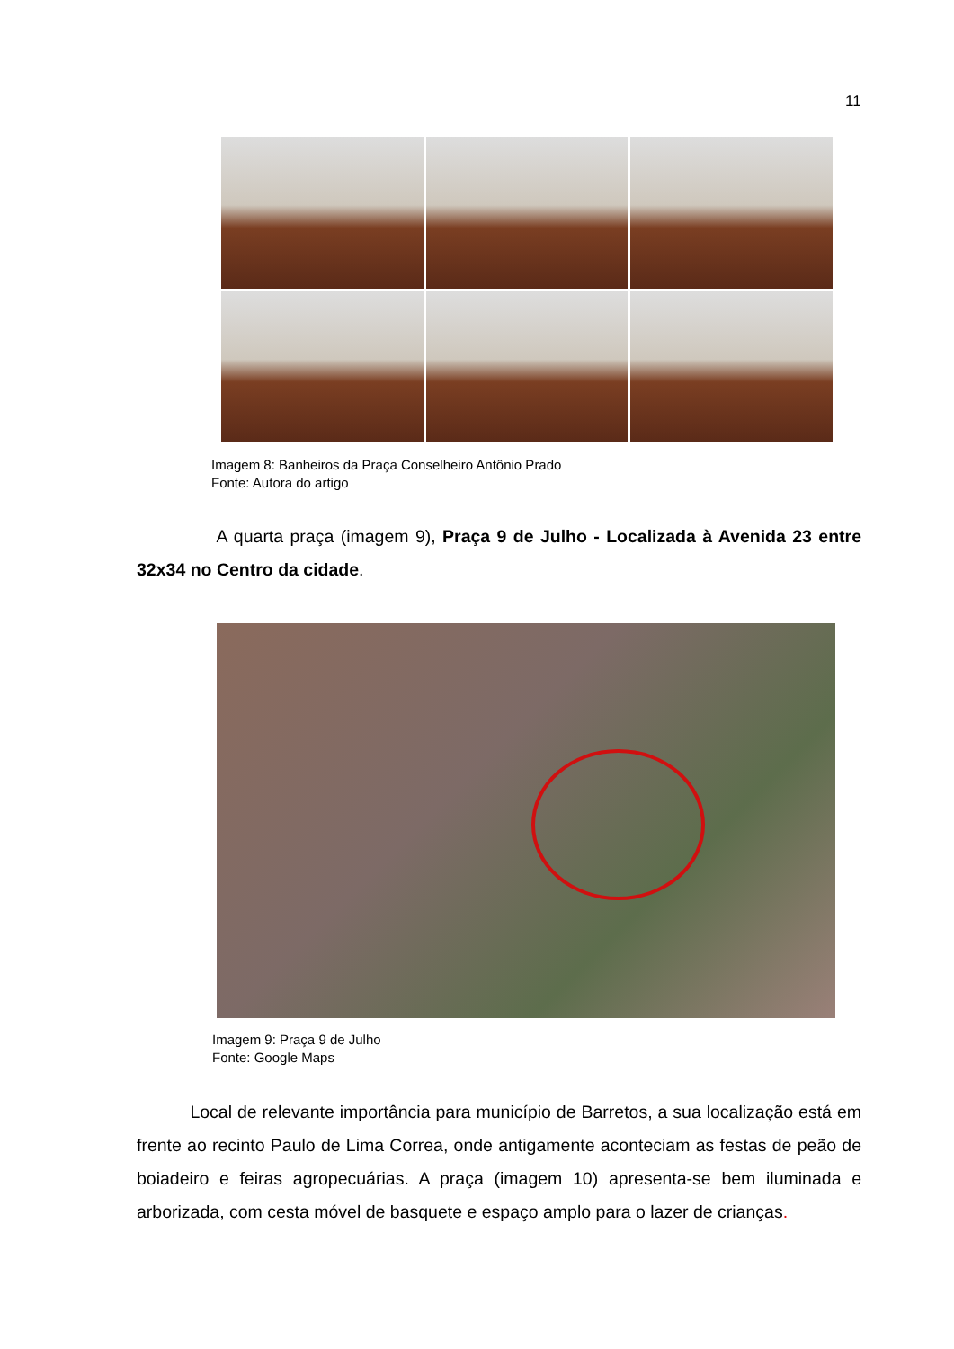11
Imagem 8: Banheiros da Praça Conselheiro Antônio Prado
Fonte: Autora do artigo
A quarta praça (imagem 9), Praça 9 de Julho - Localizada à Avenida 23 entre 32x34 no Centro da cidade.
Imagem 9: Praça 9 de Julho
Fonte: Google Maps
Local de relevante importância para município de Barretos, a sua localização está em frente ao recinto Paulo de Lima Correa, onde antigamente aconteciam as festas de peão de boiadeiro e feiras agropecuárias. A praça (imagem 10) apresenta-se bem iluminada e arborizada, com cesta móvel de basquete e espaço amplo para o lazer de crianças.